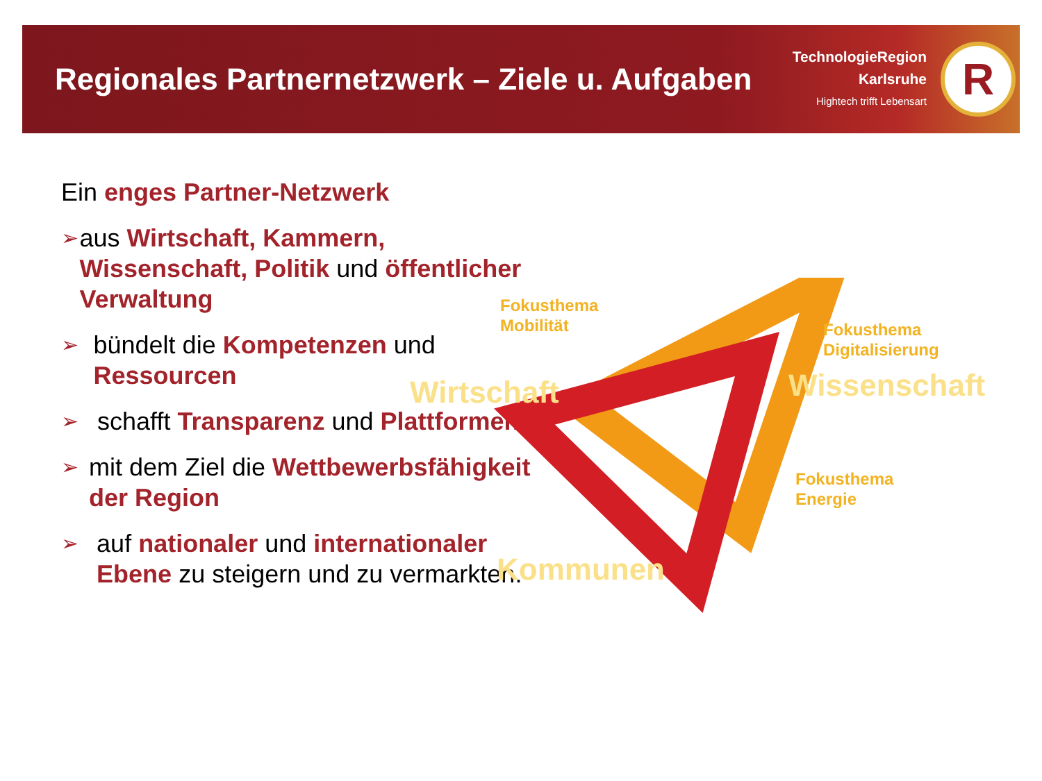Regionales Partnernetzwerk – Ziele u. Aufgaben
TechnologieRegion
Karlsruhe
Hightech trifft Lebensart
R
Ein enges Partner-Netzwerk
➢
aus Wirtschaft, Kammern, Wissenschaft, Politik und öffentlicher Verwaltung
➢
bündelt die Kompetenzen und Ressourcen
➢
schafft Transparenz und Plattformen
➢
mit dem Ziel die Wettbewerbsfähigkeit der Region
➢
auf nationaler und internationaler Ebene zu steigern und zu vermarkten.
Fokusthema
Mobilität
Fokusthema
Digitalisierung
Fokusthema
Energie
Wirtschaft Wissenschaft
Kommunen